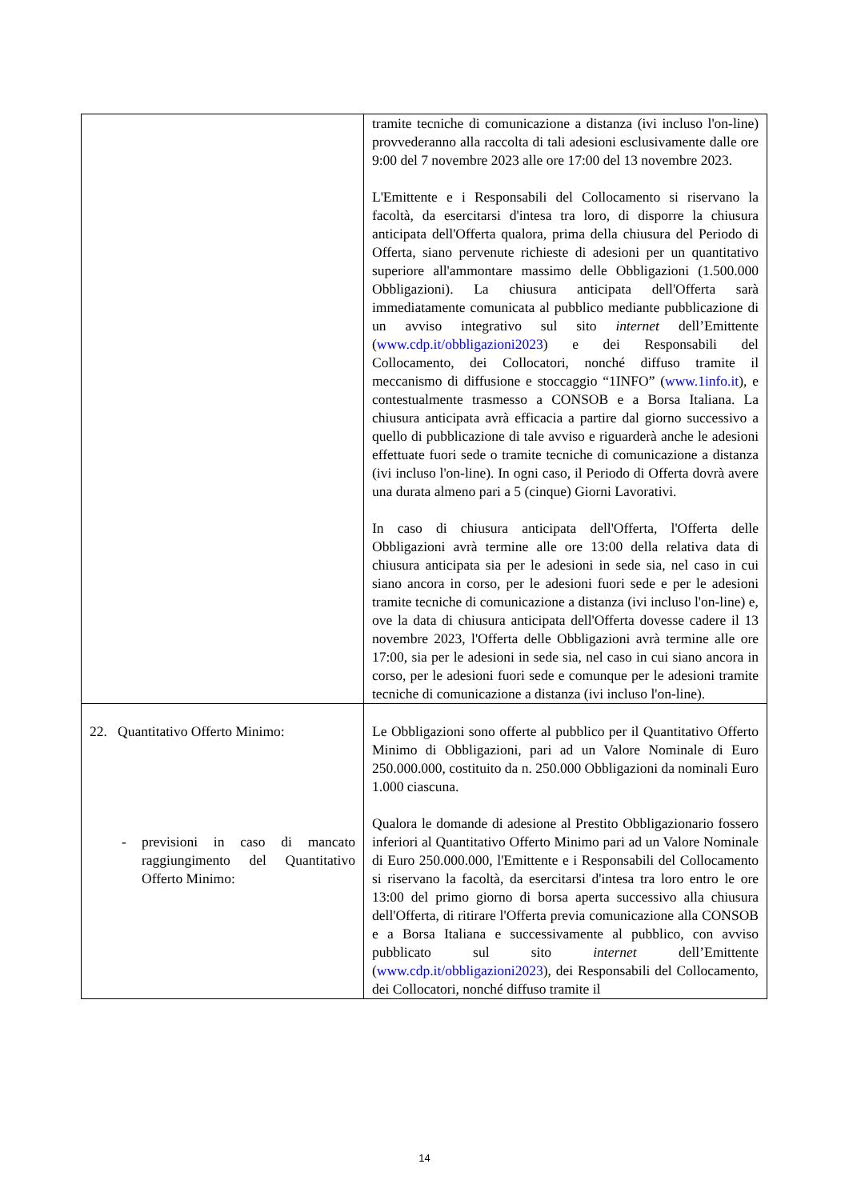| | tramite tecniche di comunicazione a distanza (ivi incluso l'on-line) provvederanno alla raccolta di tali adesioni esclusivamente dalle ore 9:00 del 7 novembre 2023 alle ore 17:00 del 13 novembre 2023. L'Emittente e i Responsabili del Collocamento si riservano la facoltà, da esercitarsi d'intesa tra loro, di disporre la chiusura anticipata dell'Offerta qualora, prima della chiusura del Periodo di Offerta, siano pervenute richieste di adesioni per un quantitativo superiore all'ammontare massimo delle Obbligazioni (1.500.000 Obbligazioni). La chiusura anticipata dell'Offerta sarà immediatamente comunicata al pubblico mediante pubblicazione di un avviso integrativo sul sito internet dell’Emittente ( www.cdp.it/obbligazioni2023 ) e dei Responsabili del Collocamento, dei Collocatori, nonché diffuso tramite il meccanismo di diffusione e stoccaggio “1INFO” ( www.1info.it ), e contestualmente trasmesso a CONSOB e a Borsa Italiana. La chiusura anticipata avrà efficacia a partire dal giorno successivo a quello di pubblicazione di tale avviso e riguarderà anche le adesioni effettuate fuori sede o tramite tecniche di comunicazione a distanza (ivi incluso l'on-line). In ogni caso, il Periodo di Offerta dovrà avere una durata almeno pari a 5 (cinque) Giorni Lavorativi. In caso di chiusura anticipata dell'Offerta, l'Offerta delle Obbligazioni avrà termine alle ore 13:00 della relativa data di chiusura anticipata sia per le adesioni in sede sia, nel caso in cui siano ancora in corso, per le adesioni fuori sede e per le adesioni tramite tecniche di comunicazione a distanza (ivi incluso l'on-line) e, ove la data di chiusura anticipata dell'Offerta dovesse cadere il 13 novembre 2023, l'Offerta delle Obbligazioni avrà termine alle ore 17:00, sia per le adesioni in sede sia, nel caso in cui siano ancora in corso, per le adesioni fuori sede e comunque per le adesioni tramite tecniche di comunicazione a distanza (ivi incluso l'on-line). |
| 22. Quantitativo Offerto Minimo: - previsioni in caso di mancato raggiungimento del Quantitativo Offerto Minimo: | Le Obbligazioni sono offerte al pubblico per il Quantitativo Offerto Minimo di Obbligazioni, pari ad un Valore Nominale di Euro 250.000.000, costituito da n. 250.000 Obbligazioni da nominali Euro 1.000 ciascuna. Qualora le domande di adesione al Prestito Obbligazionario fossero inferiori al Quantitativo Offerto Minimo pari ad un Valore Nominale di Euro 250.000.000, l'Emittente e i Responsabili del Collocamento si riservano la facoltà, da esercitarsi d'intesa tra loro entro le ore 13:00 del primo giorno di borsa aperta successivo alla chiusura dell'Offerta, di ritirare l'Offerta previa comunicazione alla CONSOB e a Borsa Italiana e successivamente al pubblico, con avviso pubblicato sul sito internet dell’Emittente ( www.cdp.it/obbligazioni2023 ), dei Responsabili del Collocamento, dei Collocatori, nonché diffuso tramite il |
14